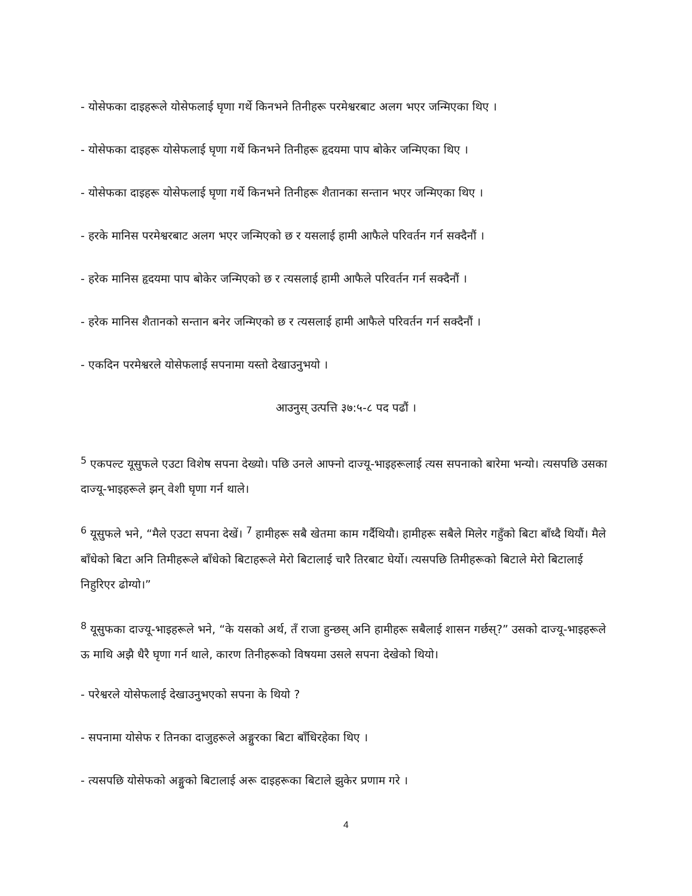- योसेफका दाइहरूले योसेफलाई घृणा गर्थे किनभने तिनीहरू परमेश्वरबाट अलग भएर जन्मिएका थिए ।
- योसेफका दाइहरू योसेफलाई घृणा गर्थे किनभने तिनीहरू हृदयमा पाप बोकेर जन्मिएका थिए ।
- योसेफका दाइहरू योसेफलाई घृणा गर्थे किनभने तिनीहरू शैतानका सन्तान भएर जन्मिएका थिए ।
- हरके मानिस परमेश्वरबाट अलग भएर जन्मिएको छ र यसलाई हामी आफैले परिवर्तन गर्न सक्दैनौं ।
- हरेक मानिस हृदयमा पाप बोकेर जन्मिएको छ र त्यसलाई हामी आफैले परिवर्तन गर्न सक्दैनौं ।
- हरेक मानिस शैतानको सन्तान बनेर जन्मिएको छ र त्यसलाई हामी आफैले परिवर्तन गर्न सक्दैनौं ।
- एकदिन परमेश्वरले योसेफलाई सपनामा यस्तो देखाउनुभयो ।
आउनुस् उत्पत्ति ३७:५-८ पद पढौं ।
<sup>5</sup> एकपल्ट यूसुफले एउटा विशेष सपना देख्यो। पछि उनले आफ्नो दाज्यू-भाइहरूलाई त्यस सपनाको बारेमा भन्यो। त्यसपछि उसका दाज्यू-भाइहरूले झन् वेशी घृणा गर्न थाले।
<sup>6</sup> यूसुफले भने, “मैले एउटा सपना देखें। <sup>7</sup> हामीहरू सबै खेतमा काम गर्दैथियौ। हामीहरू सबैले मिलेर गहुँको बिटा बाँध्दै थियौं। मैले बाँधेको बिटा अनि तिमीहरूले बाँधेको बिटाहरूले मेरो बिटालाई चारै तिरबाट घेर्यो। त्यसपछि तिमीहरूको बिटाले मेरो बिटालाई निहुरिएर ढोग्यो।”
<sup>8</sup> यूसुफका दाज्यू-भाइहरूले भने, “के यसको अर्थ, तँ राजा हुन्छस् अनि हामीहरू सबैलाई शासन गर्छस्?” उसको दाज्यू-भाइहरूले ऊ माथि अझै धैरै घृणा गर्न थाले, कारण तिनीहरूको विषयमा उसले सपना देखेको थियो।
- परेश्वरले योसेफलाई देखाउनुभएको सपना के थियो ?
- सपनामा योसेफ र तिनका दाजुहरूले अङ्गुरका बिटा बाँधिरहेका थिए ।
- त्यसपछि योसेफको अङ्गुको बिटालाई अरू दाइहरूका बिटाले झुकेर प्रणाम गरे ।
4